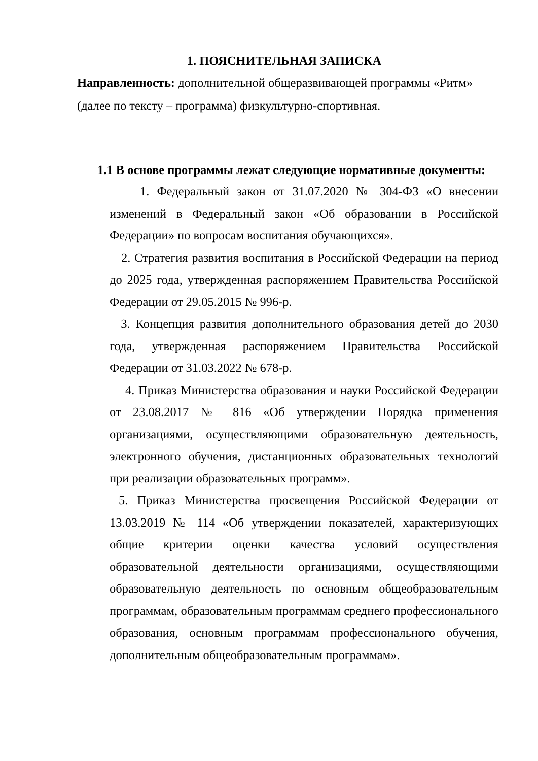1. ПОЯСНИТЕЛЬНАЯ ЗАПИСКА
Направленность: дополнительной общеразвивающей программы «Ритм» (далее по тексту – программа) физкультурно-спортивная.
1.1 В основе программы лежат следующие нормативные документы:
1. Федеральный закон от 31.07.2020 № 304-ФЗ «О внесении изменений в Федеральный закон «Об образовании в Российской Федерации» по вопросам воспитания обучающихся».
2. Стратегия развития воспитания в Российской Федерации на период до 2025 года, утвержденная распоряжением Правительства Российской Федерации от 29.05.2015 № 996-р.
3. Концепция развития дополнительного образования детей до 2030 года, утвержденная распоряжением Правительства Российской Федерации от 31.03.2022 № 678-р.
4. Приказ Министерства образования и науки Российской Федерации от 23.08.2017 № 816 «Об утверждении Порядка применения организациями, осуществляющими образовательную деятельность, электронного обучения, дистанционных образовательных технологий при реализации образовательных программ».
5. Приказ Министерства просвещения Российской Федерации от 13.03.2019 № 114 «Об утверждении показателей, характеризующих общие критерии оценки качества условий осуществления образовательной деятельности организациями, осуществляющими образовательную деятельность по основным общеобразовательным программам, образовательным программам среднего профессионального образования, основным программам профессионального обучения, дополнительным общеобразовательным программам».